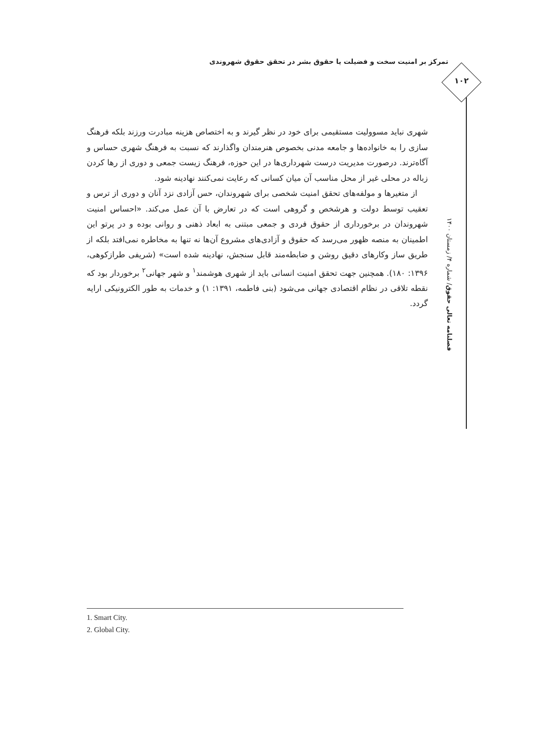تمرکز بر امنیت سخت و فضیلت یا حقوق بشر در تحقق حقوق شهروندی
۱۰۲
فصلنامه تعالی حقوق/ شماره ۴/ زمستان ۱۴۰۰
شهری نباید مسوولیت مستقیمی برای خود در نظر گیرند و به اختصاص هزینه مبادرت ورزند بلکه فرهنگ سازی را به خانواده‌ها و جامعه مدنی بخصوص هنرمندان واگذارند که نسبت به فرهنگ شهری حساس و آگاه‌ترند. درصورت مدیریت درست شهرداری‌ها در این حوزه، فرهنگ زیست جمعی و دوری از رها کردن زباله در محلی غیر از محل مناسب آن میان کسانی که رعایت نمی‌کنند نهادینه شود.
از متغیرها و مولفه‌های تحقق امنیت شخصی برای شهروندان، حس آزادی نزد آنان و دوری از ترس و تعقیب توسط دولت و هرشخص و گروهی است که در تعارض با آن عمل می‌کند. «احساس امنیت شهروندان در برخورداری از حقوق فردی و جمعی مبتنی به ابعاد ذهنی و روانی بوده و در پرتو این اطمینان به منصه ظهور می‌رسد که حقوق و آزادی‌های مشروع آن‌ها نه تنها به مخاطره نمی‌افتد بلکه از طریق ساز وکارهای دقیق روشن و ضابطه‌مند قابل سنجش، نهادینه شده است» (شریفی طرازکوهی، ۱۳۹۶: ۱۸۰). همچنین جهت تحقق امنیت انسانی باید از شهری هوشمند<sup>۱</sup> و شهر جهانی<sup>۲</sup> برخوردار بود که نقطه تلاقی در نظام اقتصادی جهانی می‌شود (بنی فاطمه، ۱۳۹۱: ۱) و خدمات به طور الکترونیکی ارایه گردد.
1. Smart City.
2. Global City.